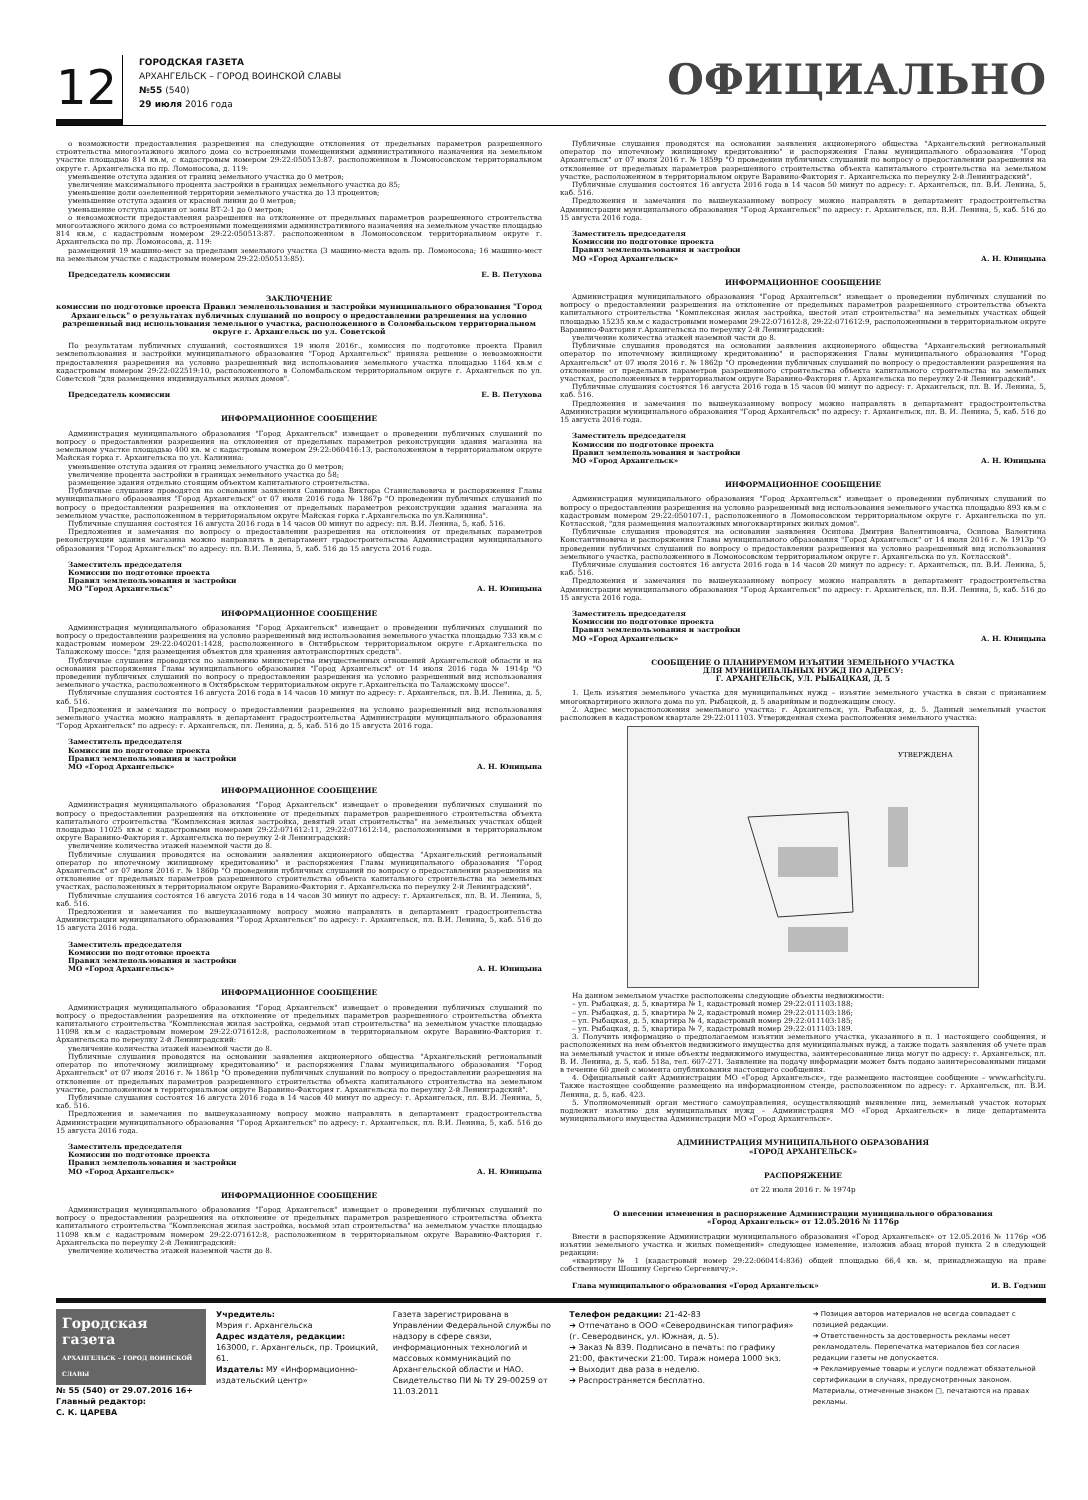12
ГОРОДСКАЯ ГАЗЕТА
АРХАНГЕЛЬСК – ГОРОД ВОИНСКОЙ СЛАВЫ
№55 (540)
29 июля 2016 года
ОФИЦИАЛЬНО
о возможности предоставления разрешения на следующие отклонения от предельных параметров разрешенного строительства многоэтажного жилого дома со встроенными помещениями административного назначения на земельном участке площадью 814 кв.м, с кадастровым номером 29:22:050513:87. расположенном в Ломоносовском территориальном округе г. Архангельска по пр. Ломоносова, д. 119:
уменьшение отступа здания от границ земельного участка до 0 метров;
увеличение максимального процента застройки в границах земельного участка до 85;
уменьшение доли озелененной территории земельного участка до 13 процентов;
уменьшение отступа здания от красной линии до 0 метров;
уменьшение отступа здания от зоны ВТ-2-1 до 0 метров;
о невозможности предоставления разрешения на отклонение от предельных параметров разрешенного строительства многоэтажного жилого дома со встроенными помещениями административного назначения на земельном участке площадью 814 кв.м, с кадастровым номером 29:22:050513:87. расположенном в Ломоносовском территориальном округе г. Архангельска по пр. Ломоносова, д. 119:
размещений 19 машино-мест за пределами земельного участка (3 машино-места вдоль пр. Ломоносова; 16 машино-мест на земельном участке с кадастровым номером 29:22:050513:85).
Председатель комиссии Е. В. Петухова
ЗАКЛЮЧЕНИЕ
комиссии по подготовке проекта Правил землепользования и застройки муниципального образования "Город Архангельск" о результатах публичных слушаний по вопросу о предоставлении разрешения на условно разрешенный вид использования земельного участка, расположенного в Соломбальском территориальном округе г. Архангельск по ул. Советской
По результатам публичных слушаний, состоявшихся 19 июля 2016г., комиссия по подготовке проекта Правил землепользования и застройки муниципального образования "Город Архангельск" приняла решение о невозможности предоставления разрешения на условно разрешенный вид использования земельного участка площадью 1164 кв.м с кадастровым номером 29:22:022519:10, расположенного в Соломбальском территориальном округе г. Архангельск по ул. Советской "для размещения индивидуальных жилых домов".
Председатель комиссии Е. В. Петухова
ИНФОРМАЦИОННОЕ СООБЩЕНИЕ
Администрация муниципального образования "Город Архангельск" извещает о проведении публичных слушаний по вопросу о предоставлении разрешения на отклонения от предельных параметров реконструкции здания магазина на земельном участке площадью 400 кв. м с кадастровым номером 29:22:060416:13, расположенном в территориальном округе Майская горка г. Архангельска по ул. Калинина:
уменьшение отступа здания от границ земельного участка до 0 метров;
увеличение процента застройки в границах земельного участка до 58;
размещение здания отдельно стоящим объектом капитального строительства.
Публичные слушания проводятся на основании заявления Савинкова Виктора Станиславовича и распоряжения Главы муниципального образования "Город Архангельск" от 07 июля 2016 года № 1867р "О проведении публичных слушаний по вопросу о предоставлении разрешения на отклонения от предельных параметров реконструкции здания магазина на земельном участке, расположенном в территориальном округе Майская горка г.Архангельска по ул.Калинина".
Публичные слушания состоятся 16 августа 2016 года в 14 часов 00 минут по адресу: пл. В.И. Ленина, 5, каб. 516.
Предложения и замечания по вопросу о предоставлении разрешения на отклонения от предельных параметров реконструкции здания магазина можно направлять в департамент градостроительства Администрации муниципального образования "Город Архангельск" по адресу: пл. В.И. Ленина, 5, каб. 516 до 15 августа 2016 года.
Заместитель председателя
Комиссии по подготовке проекта
Правил землепользования и застройки
МО "Город Архангельск"
А. Н. Юницына
ИНФОРМАЦИОННОЕ СООБЩЕНИЕ
Администрация муниципального образования "Город Архангельск" извещает о проведении публичных слушаний по вопросу о предоставлении разрешения на условно разрешенный вид использования земельного участка площадью 733 кв.м с кадастровым номером 29:22:040201:1428, расположенного в Октябрьском территориальном округе г.Архангельска по Талажскому шоссе: "для размещения объектов для хранения автотранспортных средств".
Публичные слушания проводятся по заявлению министерства имущественных отношений Архангельской области и на основании распоряжения Главы муниципального образования "Город Архангельск" от 14 июля 2016 года № 1914р "О проведении публичных слушаний по вопросу о предоставлении разрешения на условно разрешенный вид использования земельного участка, расположенного в Октябрьском территориальном округе г.Архангельска по Талажскому шоссе".
Публичные слушания состоятся 16 августа 2016 года в 14 часов 10 минут по адресу: г. Архангельск, пл. В.И. Ленина, д. 5, каб. 516.
Предложения и замечания по вопросу о предоставлении разрешения на условно разрешенный вид использования земельного участка можно направлять в департамент градостроительства Администрации муниципального образования "Город Архангельск" по адресу: г. Архангельск, пл. Ленина, д. 5, каб. 516 до 15 августа 2016 года.
Заместитель председателя
Комиссии по подготовке проекта
Правил землепользования и застройки
МО «Город Архангельск»
А. Н. Юницына
ИНФОРМАЦИОННОЕ СООБЩЕНИЕ
Администрация муниципального образования "Город Архангельск" извещает о проведении публичных слушаний по вопросу о предоставлении разрешения на отклонение от предельных параметров разрешенного строительства объекта капитального строительства "Комплексная жилая застройка, девятый этап строительства" на земельных участках общей площадью 11025 кв.м с кадастровыми номерами 29:22:071612:11, 29:22:071612:14, расположенными в территориальном округе Варавино-Фактория г. Архангельска по переулку 2-й Ленинградский:
увеличение количества этажей наземной части до 8.
Публичные слушания проводятся на основании заявления акционерного общества "Архангельский региональный оператор по ипотечному жилищному кредитованию" и распоряжения Главы муниципального образования "Город Архангельск" от 07 июля 2016 г. № 1860р "О проведении публичных слушаний по вопросу о предоставлении разрешения на отклонение от предельных параметров разрешенного строительства объекта капитального строительства на земельных участках, расположенных в территориальном округе Варавино-Фактория г. Архангельска по переулку 2-й Ленинградский".
Публичные слушания состоятся 16 августа 2016 года в 14 часов 30 минут по адресу: г. Архангельск, пл. В. И. Ленина, 5, каб. 516.
Предложения и замечания по вышеуказанному вопросу можно направлять в департамент градостроительства Администрации муниципального образования "Город Архангельск" по адресу: г. Архангельск, пл. В.И. Ленина, 5, каб. 516 до 15 августа 2016 года.
Заместитель председателя
Комиссии по подготовке проекта
Правил землепользования и застройки
МО «Город Архангельск»
А. Н. Юницына
ИНФОРМАЦИОННОЕ СООБЩЕНИЕ
Администрация муниципального образования "Город Архангельск" извещает о проведении публичных слушаний по вопросу о предоставлении разрешения на отклонение от предельных параметров разрешенного строительства объекта капитального строительства "Комплексная жилая застройка, седьмой этап строительства" на земельном участке площадью 11098 кв.м с кадастровым номером 29:22:071612:8, расположенном в территориальном округе Варавино-Фактория г. Архангельска по переулку 2-й Ленинградский:
увеличение количества этажей наземной части до 8.
Публичные слушания проводятся на основании заявления акционерного общества "Архангельский региональный оператор по ипотечному жилищному кредитованию" и распоряжения Главы муниципального образования "Город Архангельск" от 07 июля 2016 г. № 1861р "О проведении публичных слушаний по вопросу о предоставлении разрешения на отклонение от предельных параметров разрешенного строительства объекта капитального строительства на земельном участке, расположенном в территориальном округе Варавино-Фактория г. Архангельска по переулку 2-й Ленинградский".
Публичные слушания состоятся 16 августа 2016 года в 14 часов 40 минут по адресу: г. Архангельск, пл. В.И. Ленина, 5, каб. 516.
Предложения и замечания по вышеуказанному вопросу можно направлять в департамент градостроительства Администрации муниципального образования "Город Архангельск" по адресу: г. Архангельск, пл. В.И. Ленина, 5, каб. 516 до 15 августа 2016 года.
Заместитель председателя
Комиссии по подготовке проекта
Правил землепользования и застройки
МО «Город Архангельск»
А. Н. Юницына
ИНФОРМАЦИОННОЕ СООБЩЕНИЕ
Администрация муниципального образования "Город Архангельск" извещает о проведении публичных слушаний по вопросу о предоставлении разрешения на отклонение от предельных параметров разрешенного строительства объекта капитального строительства "Комплексная жилая застройка, восьмой этап строительства" на земельном участке площадью 11098 кв.м с кадастровым номером 29:22:071612:8, расположенном в территориальном округе Варавино-Фактория г. Архангельска по переулку 2-й Ленинградский:
увеличение количества этажей наземной части до 8.
Публичные слушания проводятся на основании заявления акционерного общества "Архангельский региональный оператор по ипотечному жилищному кредитованию" и распоряжения Главы муниципального образования "Город Архангельск" от 07 июля 2016 г. № 1859р "О проведении публичных слушаний по вопросу о предоставлении разрешения на отклонение от предельных параметров разрешенного строительства объекта капитального строительства на земельном участке, расположенном в территориальном округе Варавино-Фактория г. Архангельска по переулку 2-й Ленинградский".
Публичные слушания состоятся 16 августа 2016 года в 14 часов 50 минут по адресу: г. Архангельск, пл. В.И. Ленина, 5, каб. 516.
Предложения и замечания по вышеуказанному вопросу можно направлять в департамент градостроительства Администрации муниципального образования "Город Архангельск" по адресу: г. Архангельск, пл. В.И. Ленина, 5, каб. 516 до 15 августа 2016 года.
Заместитель председателя
Комиссии по подготовке проекта
Правил землепользования и застройки
МО «Город Архангельск»
А. Н. Юницына
ИНФОРМАЦИОННОЕ СООБЩЕНИЕ
Администрация муниципального образования "Город Архангельск" извещает о проведении публичных слушаний по вопросу о предоставлении разрешения на отклонение от предельных параметров разрешенного строительства объекта капитального строительства "Комплексная жилая застройка, шестой этап строительства" на земельных участках общей площадью 15235 кв.м с кадастровыми номерами 29:22:071612:8, 29:22:071612:9, расположенными в территориальном округе Варавино-Фактория г.Архангельска по переулку 2-й Ленинградский:
увеличение количества этажей наземной части до 8.
Публичные слушания проводятся на основании заявления акционерного общества "Архангельский региональный оператор по ипотечному жилищному кредитованию" и распоряжения Главы муниципального образования "Город Архангельск" от 07 июля 2016 г. № 1862р "О проведении публичных слушаний по вопросу о предоставлении разрешения на отклонение от предельных параметров разрешенного строительства объекта капитального строительства на земельных участках, расположенных в территориальном округе Варавино-Фактория г. Архангельска по переулку 2-й Ленинградский".
Публичные слушания состоятся 16 августа 2016 года в 15 часов 00 минут по адресу: г. Архангельск, пл. В. И. Ленина, 5, каб. 516.
Предложения и замечания по вышеуказанному вопросу можно направлять в департамент градостроительства Администрации муниципального образования "Город Архангельск" по адресу: г. Архангельск, пл. В. И. Ленина, 5, каб. 516 до 15 августа 2016 года.
Заместитель председателя
Комиссии по подготовке проекта
Правил землепользования и застройки
МО «Город Архангельск»
А. Н. Юницына
ИНФОРМАЦИОННОЕ СООБЩЕНИЕ
Администрация муниципального образования "Город Архангельск" извещает о проведении публичных слушаний по вопросу о предоставлении разрешения на условно разрешенный вид использования земельного участка площадью 893 кв.м с кадастровым номером 29:22:050107:1, расположенного в Ломоносовском территориальном округе г. Архангельска по ул. Котласской, "для размещения малоэтажных многоквартирных жилых домов".
Публичные слушания проводятся на основании заявления Осипова Дмитрия Валентиновича, Осипова Валентина Константиновича и распоряжения Главы муниципального образования "Город Архангельск" от 14 июля 2016 г. № 1913р "О проведении публичных слушаний по вопросу о предоставлении разрешения на условно разрешенный вид использования земельного участка, расположенного в Ломоносовском территориальном округе г. Архангельска по ул. Котласской".
Публичные слушания состоятся 16 августа 2016 года в 14 часов 20 минут по адресу: г. Архангельск, пл. В.И. Ленина, 5, каб. 516.
Предложения и замечания по вышеуказанному вопросу можно направлять в департамент градостроительства Администрации муниципального образования "Город Архангельск" по адресу: г. Архангельск, пл. В.И. Ленина, 5, каб. 516 до 15 августа 2016 года.
Заместитель председателя
Комиссии по подготовке проекта
Правил землепользования и застройки
МО «Город Архангельск»
А. Н. Юницына
СООБЩЕНИЕ О ПЛАНИРУЕМОМ ИЗЪЯТИИ ЗЕМЕЛЬНОГО УЧАСТКА
ДЛЯ МУНИЦИПАЛЬНЫХ НУЖД ПО АДРЕСУ:
Г. АРХАНГЕЛЬСК, УЛ. РЫБАЦКАЯ, Д. 5
1. Цель изъятия земельного участка для муниципальных нужд – изъятие земельного участка в связи с признанием многоквартирного жилого дома по ул. Рыбацкой, д. 5 аварийным и подлежащим сносу.
2. Адрес месторасположения земельного участка: г. Архангельск, ул. Рыбацкая, д. 5. Данный земельный участок расположен в кадастровом квартале 29:22:011103. Утвержденная схема расположения земельного участка:
УТВЕРЖДЕНА
На данном земельном участке расположены следующие объекты недвижимости:
– ул. Рыбацкая, д. 5, квартира № 1, кадастровый номер 29:22:011103:188;
– ул. Рыбацкая, д. 5, квартира № 2, кадастровый номер 29:22:011103:186;
– ул. Рыбацкая, д. 5, квартира № 4, кадастровый номер 29:22:011103:185;
– ул. Рыбацкая, д. 5, квартира № 7, кадастровый номер 29:22:011103:189.
3. Получить информацию о предполагаемом изъятии земельного участка, указанного в п. 1 настоящего сообщения, и расположенных на нем объектов недвижимого имущества для муниципальных нужд, а также подать заявления об учете прав на земельный участок и иные объекты недвижимого имущества, заинтересованные лица могут по адресу: г. Архангельск, пл. В. И. Ленина, д. 5, каб. 518а, тел. 607-271. Заявление на подачу информации может быть подано заинтересованными лицами в течение 60 дней с момента опубликования настоящего сообщения.
4. Официальный сайт Администрации МО «Город Архангельск», где размещено настоящее сообщение – www.arhcity.ru. Также настоящее сообщение размещено на информационном стенде, расположенном по адресу: г. Архангельск, пл. В.И. Ленина, д. 5, каб. 423.
5. Уполномоченный орган местного самоуправления, осуществляющий выявление лиц, земельный участок которых подлежит изъятию для муниципальных нужд – Администрация МО «Город Архангельск» в лице департамента муниципального имущества Администрации МО «Город Архангельск».
АДМИНИСТРАЦИЯ МУНИЦИПАЛЬНОГО ОБРАЗОВАНИЯ
«ГОРОД АРХАНГЕЛЬСК»
РАСПОРЯЖЕНИЕ
от 22 июля 2016 г. № 1974р
О внесении изменения в распоряжение Администрации муниципального образования
«Город Архангельск» от 12.05.2016 № 1176р
Внести в распоряжение Администрации муниципального образования «Город Архангельск» от 12.05.2016 № 1176р «Об изъятии земельного участка и жилых помещений» следующее изменение, изложив абзац второй пункта 2 в следующей редакции:
«квартиру № 1 (кадастровый номер 29:22:060414:836) общей площадью 66,4 кв. м, принадлежащую на праве собственности Шошину Сергею Сергеевичу;».
Глава муниципального образования «Город Архангельск» И. В. Годзиш
Городская газета
АРХАНГЕЛЬСК – ГОРОД ВОИНСКОЙ СЛАВЫ
№ 55 (540) от 29.07.2016 16+
Главный редактор:
С. К. ЦАРЕВА
Учредитель:
Мэрия г. Архангельска
Адрес издателя, редакции:
163000, г. Архангельск, пр. Троицкий, 61.
Издатель: МУ «Информационно-издательский центр»
Газета зарегистрирована в Управлении Федеральной службы по надзору в сфере связи, информационных технологий и массовых коммуникаций по Архангельской области и НАО. Свидетельство ПИ № ТУ 29-00259 от 11.03.2011
Телефон редакции: 21-42-83
➔ Отпечатано в ООО «Северодвинская типография» (г. Северодвинск, ул. Южная, д. 5).
➔ Заказ № 839. Подписано в печать: по графику 21:00, фактически 21:00. Тираж номера 1000 экз.
➔ Выходит два раза в неделю.
➔ Распространяется бесплатно.
➔ Позиция авторов материалов не всегда совпадает с позицией редакции.
➔ Ответственность за достоверность рекламы несет рекламодатель. Перепечатка материалов без согласия редакции газеты не допускается.
➔ Рекламируемые товары и услуги подлежат обязательной сертификации в случаях, предусмотренных законом. Материалы, отмеченные знаком □, печатаются на правах рекламы.